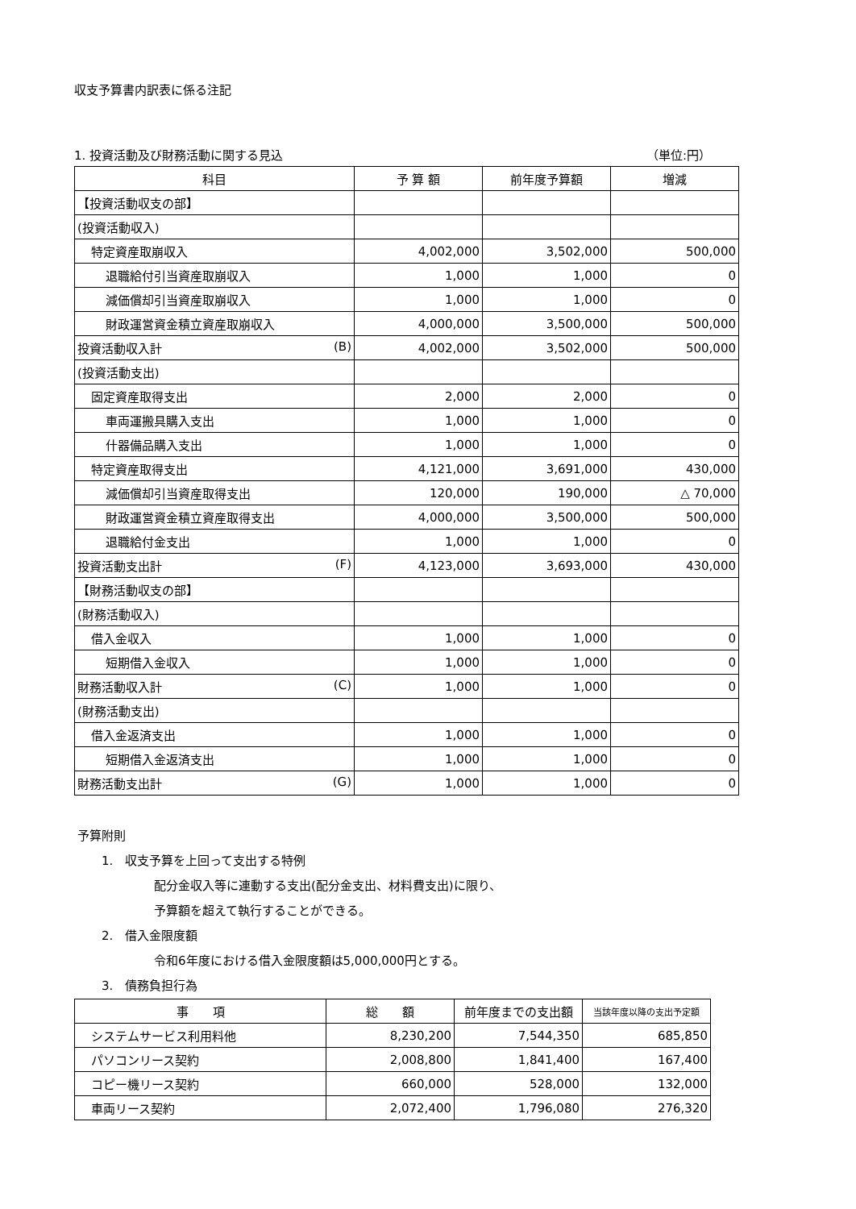収支予算書内訳表に係る注記
1. 投資活動及び財務活動に関する見込 （単位:円）
| 科目 | 予 算 額 | 前年度予算額 | 増減 |
| --- | --- | --- | --- |
| 【投資活動収支の部】 | | | |
| (投資活動収入) | | | |
| 特定資産取崩収入 | 4,002,000 | 3,502,000 | 500,000 |
| 退職給付引当資産取崩収入 | 1,000 | 1,000 | 0 |
| 減価償却引当資産取崩収入 | 1,000 | 1,000 | 0 |
| 財政運営資金積立資産取崩収入 | 4,000,000 | 3,500,000 | 500,000 |
| 投資活動収入計 (B) | 4,002,000 | 3,502,000 | 500,000 |
| (投資活動支出) | | | |
| 固定資産取得支出 | 2,000 | 2,000 | 0 |
| 車両運搬具購入支出 | 1,000 | 1,000 | 0 |
| 什器備品購入支出 | 1,000 | 1,000 | 0 |
| 特定資産取得支出 | 4,121,000 | 3,691,000 | 430,000 |
| 減価償却引当資産取得支出 | 120,000 | 190,000 | △ 70,000 |
| 財政運営資金積立資産取得支出 | 4,000,000 | 3,500,000 | 500,000 |
| 退職給付金支出 | 1,000 | 1,000 | 0 |
| 投資活動支出計 (F) | 4,123,000 | 3,693,000 | 430,000 |
| 【財務活動収支の部】 | | | |
| (財務活動収入) | | | |
| 借入金収入 | 1,000 | 1,000 | 0 |
| 短期借入金収入 | 1,000 | 1,000 | 0 |
| 財務活動収入計 (C) | 1,000 | 1,000 | 0 |
| (財務活動支出) | | | |
| 借入金返済支出 | 1,000 | 1,000 | 0 |
| 短期借入金返済支出 | 1,000 | 1,000 | 0 |
| 財務活動支出計 (G) | 1,000 | 1,000 | 0 |
予算附則
1.　収支予算を上回って支出する特例
配分金収入等に連動する支出(配分金支出、材料費支出)に限り、
予算額を超えて執行することができる。
2.　借入金限度額
令和6年度における借入金限度額は5,000,000円とする。
3.　債務負担行為
| 事 項 | 総 額 | 前年度までの支出額 | 当該年度以降の支出予定額 |
| --- | --- | --- | --- |
| システムサービス利用料他 | 8,230,200 | 7,544,350 | 685,850 |
| パソコンリース契約 | 2,008,800 | 1,841,400 | 167,400 |
| コピー機リース契約 | 660,000 | 528,000 | 132,000 |
| 車両リース契約 | 2,072,400 | 1,796,080 | 276,320 |